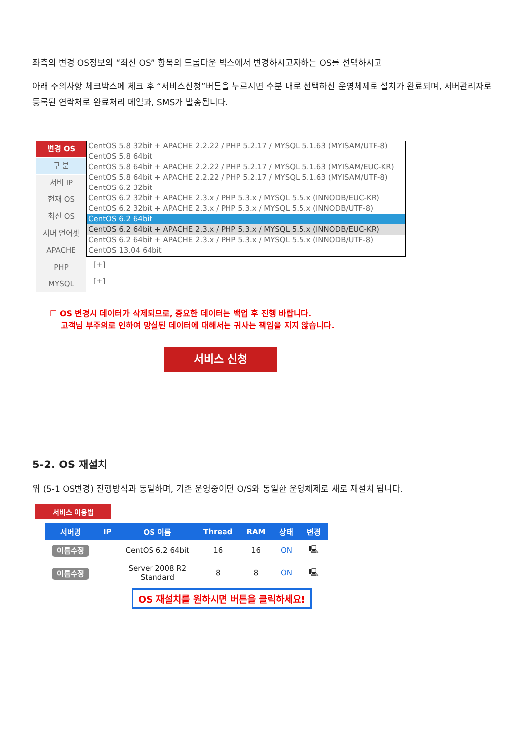좌측의 변경 OS정보의 “최신 OS” 항목의 드롭다운 박스에서 변경하시고자하는 OS를 선택하시고
아래 주의사항 체크박스에 체크 후 “서비스신청”버튼을 누르시면 수분 내로 선택하신 운영체제로 설치가 완료되며, 서버관리자로 등록된 연락처로 완료처리 메일과, SMS가 발송됩니다.
변경 OS
구 분
서버 IP
현재 OS
최신 OS
서버 언어셋
APACHE
PHP
MYSQL
CentOS 5.8 32bit + APACHE 2.2.22 / PHP 5.2.17 / MYSQL 5.1.63 (MYISAM/UTF-8)
CentOS 5.8 64bit
CentOS 5.8 64bit + APACHE 2.2.22 / PHP 5.2.17 / MYSQL 5.1.63 (MYISAM/EUC-KR)
CentOS 5.8 64bit + APACHE 2.2.22 / PHP 5.2.17 / MYSQL 5.1.63 (MYISAM/UTF-8)
CentOS 6.2 32bit
CentOS 6.2 32bit + APACHE 2.3.x / PHP 5.3.x / MYSQL 5.5.x (INNODB/EUC-KR)
CentOS 6.2 32bit + APACHE 2.3.x / PHP 5.3.x / MYSQL 5.5.x (INNODB/UTF-8)
CentOS 6.2 64bit
CentOS 6.2 64bit + APACHE 2.3.x / PHP 5.3.x / MYSQL 5.5.x (INNODB/EUC-KR)
CentOS 6.2 64bit + APACHE 2.3.x / PHP 5.3.x / MYSQL 5.5.x (INNODB/UTF-8)
CentOS 13.04 64bit
[+]
[+]
☐ OS 변경시 데이터가 삭제되므로, 중요한 데이터는 백업 후 진행 바랍니다.
고객님 부주의로 인하여 망실된 데이터에 대해서는 귀사는 책임을 지지 않습니다.
서비스 신청
5-2. OS 재설치
위 (5-1 OS변경) 진행방식과 동일하며, 기존 운영중이던 O/S와 동일한 운영체제로 새로 재설치 됩니다.
서비스 이용법
| 서버명 | IP | OS 이름 | Thread | RAM | 상태 | 변경 |
| --- | --- | --- | --- | --- | --- | --- |
| 이름수정 | | CentOS 6.2 64bit | 16 | 16 | ON | 🖳 |
| 이름수정 | | Server 2008 R2 Standard | 8 | 8 | ON | 🖳 |
OS 재설치를 원하시면 버튼을 클릭하세요!